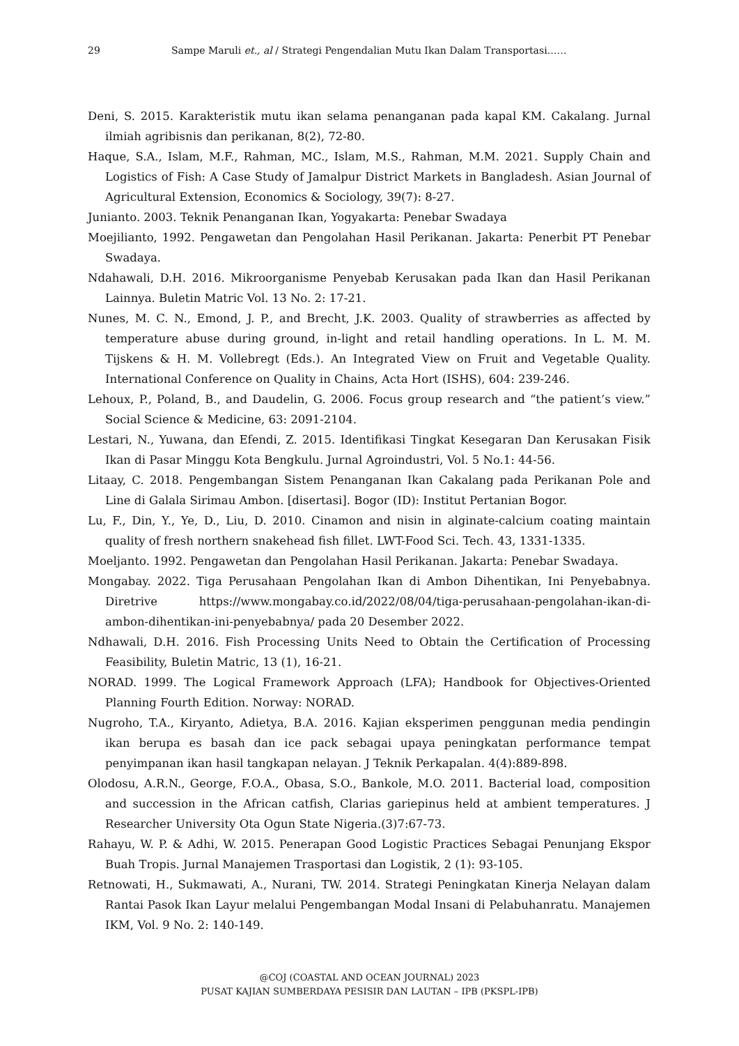29 Sampe Maruli et., al / Strategi Pengendalian Mutu Ikan Dalam Transportasi……
Deni, S. 2015. Karakteristik mutu ikan selama penanganan pada kapal KM. Cakalang. Jurnal ilmiah agribisnis dan perikanan, 8(2), 72-80.
Haque, S.A., Islam, M.F., Rahman, MC., Islam, M.S., Rahman, M.M. 2021. Supply Chain and Logistics of Fish: A Case Study of Jamalpur District Markets in Bangladesh. Asian Journal of Agricultural Extension, Economics & Sociology, 39(7): 8-27.
Junianto. 2003. Teknik Penanganan Ikan, Yogyakarta: Penebar Swadaya
Moejilianto, 1992. Pengawetan dan Pengolahan Hasil Perikanan. Jakarta: Penerbit PT Penebar Swadaya.
Ndahawali, D.H. 2016. Mikroorganisme Penyebab Kerusakan pada Ikan dan Hasil Perikanan Lainnya. Buletin Matric Vol. 13 No. 2: 17-21.
Nunes, M. C. N., Emond, J. P., and Brecht, J.K. 2003. Quality of strawberries as affected by temperature abuse during ground, in-light and retail handling operations. In L. M. M. Tijskens & H. M. Vollebregt (Eds.). An Integrated View on Fruit and Vegetable Quality. International Conference on Quality in Chains, Acta Hort (ISHS), 604: 239-246.
Lehoux, P., Poland, B., and Daudelin, G. 2006. Focus group research and “the patient’s view.” Social Science & Medicine, 63: 2091-2104.
Lestari, N., Yuwana, dan Efendi, Z. 2015. Identifikasi Tingkat Kesegaran Dan Kerusakan Fisik Ikan di Pasar Minggu Kota Bengkulu. Jurnal Agroindustri, Vol. 5 No.1: 44-56.
Litaay, C. 2018. Pengembangan Sistem Penanganan Ikan Cakalang pada Perikanan Pole and Line di Galala Sirimau Ambon. [disertasi]. Bogor (ID): Institut Pertanian Bogor.
Lu, F., Din, Y., Ye, D., Liu, D. 2010. Cinamon and nisin in alginate-calcium coating maintain quality of fresh northern snakehead fish fillet. LWT-Food Sci. Tech. 43, 1331-1335.
Moeljanto. 1992. Pengawetan dan Pengolahan Hasil Perikanan. Jakarta: Penebar Swadaya.
Mongabay. 2022. Tiga Perusahaan Pengolahan Ikan di Ambon Dihentikan, Ini Penyebabnya. Diretrive https://www.mongabay.co.id/2022/08/04/tiga-perusahaan-pengolahan-ikan-di-ambon-dihentikan-ini-penyebabnya/ pada 20 Desember 2022.
Ndhawali, D.H. 2016. Fish Processing Units Need to Obtain the Certification of Processing Feasibility, Buletin Matric, 13 (1), 16-21.
NORAD. 1999. The Logical Framework Approach (LFA); Handbook for Objectives-Oriented Planning Fourth Edition. Norway: NORAD.
Nugroho, T.A., Kiryanto, Adietya, B.A. 2016. Kajian eksperimen penggunan media pendingin ikan berupa es basah dan ice pack sebagai upaya peningkatan performance tempat penyimpanan ikan hasil tangkapan nelayan. J Teknik Perkapalan. 4(4):889-898.
Olodosu, A.R.N., George, F.O.A., Obasa, S.O., Bankole, M.O. 2011. Bacterial load, composition and succession in the African catfish, Clarias gariepinus held at ambient temperatures. J Researcher University Ota Ogun State Nigeria.(3)7:67-73.
Rahayu, W. P. & Adhi, W. 2015. Penerapan Good Logistic Practices Sebagai Penunjang Ekspor Buah Tropis. Jurnal Manajemen Trasportasi dan Logistik, 2 (1): 93-105.
Retnowati, H., Sukmawati, A., Nurani, TW. 2014. Strategi Peningkatan Kinerja Nelayan dalam Rantai Pasok Ikan Layur melalui Pengembangan Modal Insani di Pelabuhanratu. Manajemen IKM, Vol. 9 No. 2: 140-149.
@COJ (COASTAL AND OCEAN JOURNAL) 2023
PUSAT KAJIAN SUMBERDAYA PESISIR DAN LAUTAN – IPB (PKSPL-IPB)